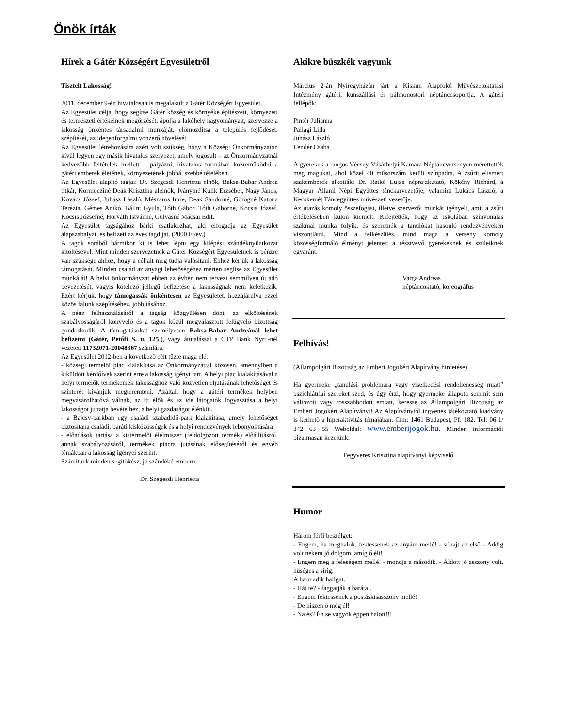Önök írták
Hírek a Gátér Községért Egyesületről
Tisztelt Lakosság!
2011. december 9-én hivatalosan is megalakult a Gátér Községért Egyesület.
Az Egyesület célja, hogy segítse Gátér község és környéke építészeti, környezeti és természeti értékeinek megőrzését, ápolja a lakóhely hagyományait, szervezze a lakosság önkéntes társadalmi munkáját, előmozdítsa a település fejlődését, szépítését, az idegenforgalmi vonzerő növelését.
Az Egyesület létrehozására azért volt szükség, hogy a Községi Önkormányzaton kívül legyen egy másik hivatalos szervezet, amely jogosult – az Önkormányzatnál kedvezőbb feltételek mellett – pályázni, hivatalos formában közreműködni a gátéri emberek életének, környezetének jobbá, szebbé tételében.
Az Egyesület alapító tagjai: Dr. Szegesdi Henrietta elnök, Baksa-Babar Andrea titkár, Körmöcziné Deák Krisztina alelnök, Iványiné Kulik Erzsébet, Nagy János, Kovács József, Juhász László, Mészáros Imre, Deák Sándorné, Görögné Katona Terézia, Gémes Anikó, Bálint Gyula, Tóth Gábor, Tóth Gáborné, Kocsis József, Kocsis Józsefné, Horváth Istvánné, Gulyásné Mácsai Edit.
Az Egyesület tagságához bárki csatlakozhat, aki elfogadja az Egyesület alapszabályát, és befizeti az éves tagdíjat. (2000 Ft/év.)
A tagok sorából bármikor ki is lehet lépni egy kilépési szándéknyilatkozat kitöltésével. Mint minden szervezetnek a Gátér Községért Egyesületnek is pénzre van szüksége ahhoz, hogy a céljait meg tudja valósítani. Ehhez kérjük a lakosság támogatását. Minden család az anyagi lehetőségéhez mérten segítse az Egyesület munkáját! A helyi önkormányzat ebben az évben nem tervezi semmilyen új adó bevezetését, vagyis kötelező jellegű befizetése a lakosságnak nem keletkezik. Ezért kérjük, hogy támogassák önkéntesen az Egyesületet, hozzájárulva ezzel közös falunk szépítéséhez, jobbításához.
A pénz felhasználásáról a tagság közgyűlésen dönt, az elköltésének szabályosságáról könyvelő és a tagok közül megválasztott felügyelő bizottság gondoskodik. A támogatásokat személyesen Baksa-Babar Andreánál lehet befizetni (Gátér, Petőfi S. u. 125.), vagy átutalással a OTP Bank Nyrt.-nél vezetett 11732071-20048367 számlára.
Az Egyesület 2012-ben a következő célt tűzte maga elé:
- községi termelői piac kialakítása az Önkormányzattal közösen, amennyiben a kiküldött kérdőívek szerint erre a lakosság igényt tart. A helyi piac kialakításával a helyi termelők termékeinek lakossághoz való közvetlen eljutásának lehetőségét és színterét kívánjuk megteremteni. Azáltal, hogy a gátéri termékek helyben megvásárolhatóvá válnak, az itt élők és az ide látogatók fogyasztása a helyi lakosságot juttatja bevételhez, a helyi gazdaságot élénkíti,
- a Bajcsy-parkban egy családi szabadidő-park kialakítása, amely lehetőséget biztosítana családi, baráti kisközösségek és a helyi rendezvények lebonyolítására
- előadások tartása a kistermelői élelmiszer (feldolgozott termék) előállításról, annak szabályozásáról, termékek piacra jutásának elősegítéséről és egyéb témákban a lakosság igényei szerint.
Számítunk minden segítőkész, jó szándékú emberre.
Dr. Szegesdi Henrietta
_____________________________________________________
Akikre büszkék vagyunk
Március 2-án Nyíregyházán járt a Kiskun Alapfokú Művészetoktatási Intézmény gátéri, kunszállási és pálmonostori néptánccsoportja. A gátéri fellépők:
Pintér Julianna
Pallagi Lilla
Juhász László
Lendér Csaba
A gyerekek a rangos Vécsey-Vásárhelyi Kamara Néptáncversenyen mérettették meg magukat, ahol közel 40 műsorszám került színpadra. A zsűrit elismert szakemberek alkották: Dr. Ratkó Lujza néprajzkutató, Kökény Richárd, a Magyar Állami Népi Együttes tánckarvezetője, valamint Lukács László, a Kecskemét Táncegyüttes művészeti vezetője.
Az utazás komoly összefogást, illetve szervezői munkát igényelt, amit a zsűri értékelésében külön kiemelt. Kifejtették, hogy az iskolában színvonalas szakmai munka folyik, és szeretnék a tanulókat hasonló rendezvényeken viszontlátni. Mind a felkészülés, mind maga a verseny komoly közösségformáló élményt jelentett a résztvevő gyerekeknek és szüleiknek egyaránt.
Varga Andreas
néptáncoktató, koreográfus
Felhívás!
(Állampolgári Bizottság az Emberi Jogokért Alapítvány hirdetése)
Ha gyermeke „tanulási problémára vagy viselkedési rendellenesség miatt” pszichiátriai szereket szed, és úgy érzi, hogy gyermeke állapota semmit sem változott vagy rosszabbodott emiatt, keresse az Állampolgári Bizottság az Emberi Jogokért Alapítványt! Az Alapítványtól ingyenes tájékoztató kiadvány is kérhető a hiperaktivitás témájában. Cím: 1461 Budapest, Pf: 182. Tel: 06 1/ 342 63 55 Weboldal: www.emberijogok.hu. Minden információt bizalmasan kezelünk.
Fegyveres Krisztina alapítványi képviselő
Humor
Három férfi beszélget:
- Engem, ha meghalok, fektessenek az anyám mellé! - sóhajt az első - Addig volt nekem jó dolgom, amíg ő élt!
- Engem meg a feleségem mellé! - mondja a második. - Áldott jó asszony volt, hűséges a sírig.
A harmadik hallgat.
- Hát te? - faggatják a barátai.
- Engem fektessenek a postáskisasszony mellé!
- De hiszen ő még él!
- Na és? Én se vagyok éppen halott!!!